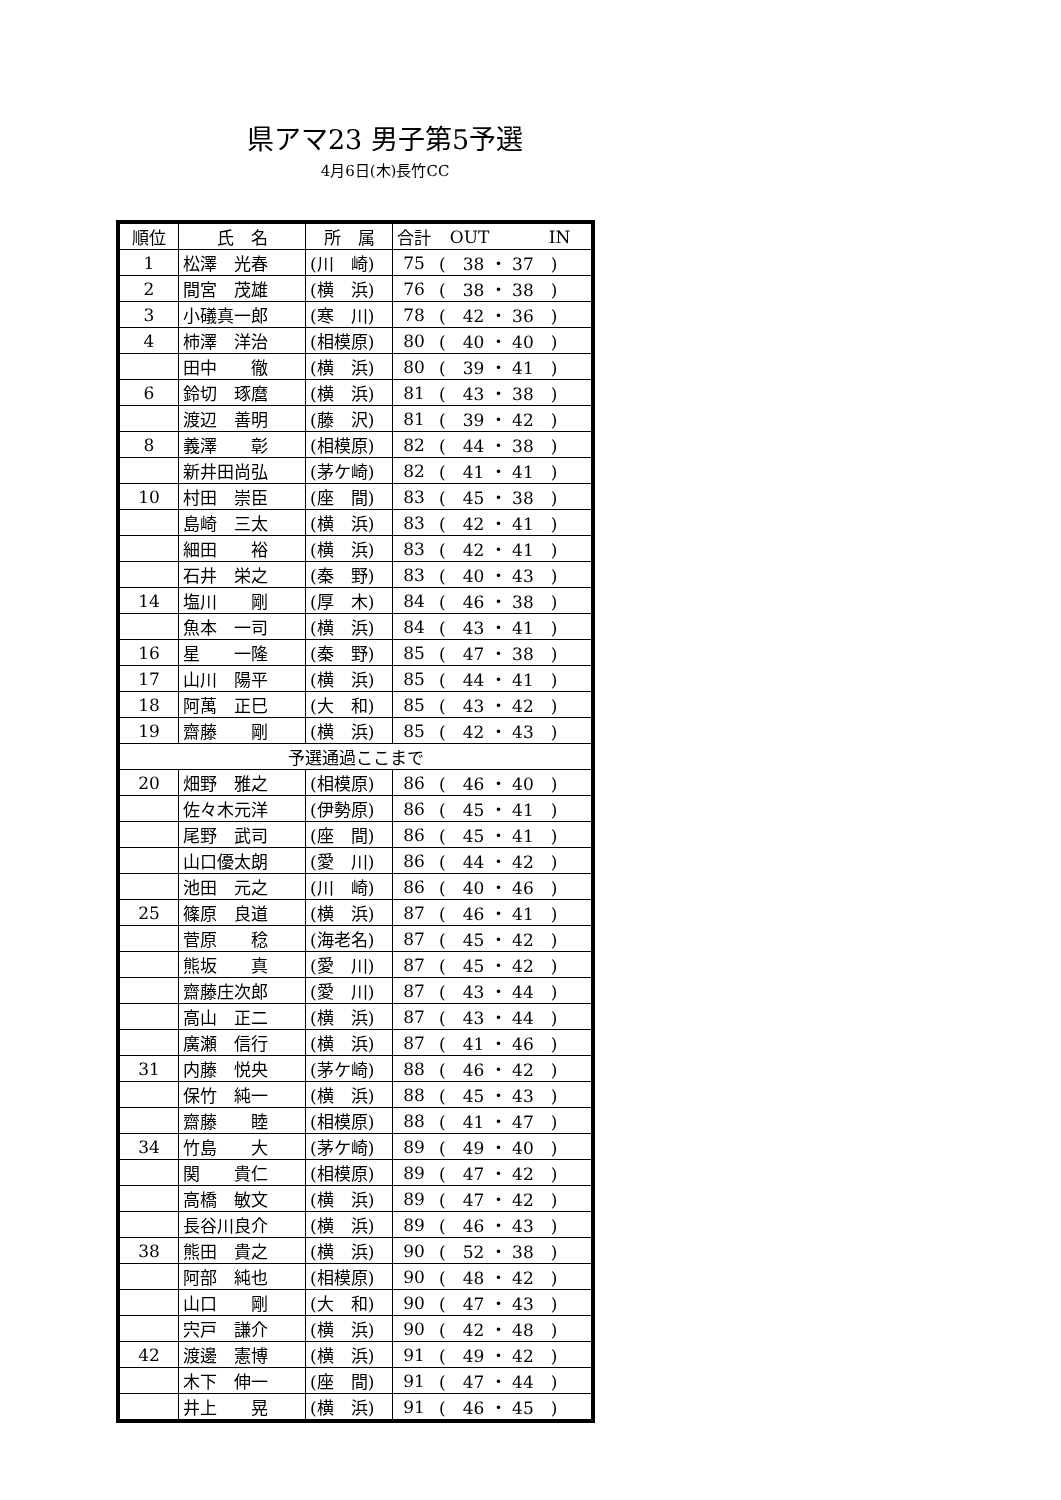県アマ23 男子第5予選
4月6日(木)長竹CC
| 順位 | 氏 名 | 所 属 | 合計 | OUT IN |
| 1 | 松澤 光春 | (川 崎) | 75 | ( 38 ・ 37 ) |
| 2 | 間宮 茂雄 | (横 浜) | 76 | ( 38 ・ 38 ) |
| 3 | 小礒真一郎 | (寒 川) | 78 | ( 42 ・ 36 ) |
| 4 | 柿澤 洋治 | (相模原) | 80 | ( 40 ・ 40 ) |
| | 田中 徹 | (横 浜) | 80 | ( 39 ・ 41 ) |
| 6 | 鈴切 琢麿 | (横 浜) | 81 | ( 43 ・ 38 ) |
| | 渡辺 善明 | (藤 沢) | 81 | ( 39 ・ 42 ) |
| 8 | 義澤 彰 | (相模原) | 82 | ( 44 ・ 38 ) |
| | 新井田尚弘 | (茅ケ崎) | 82 | ( 41 ・ 41 ) |
| 10 | 村田 崇臣 | (座 間) | 83 | ( 45 ・ 38 ) |
| | 島崎 三太 | (横 浜) | 83 | ( 42 ・ 41 ) |
| | 細田 裕 | (横 浜) | 83 | ( 42 ・ 41 ) |
| | 石井 栄之 | (秦 野) | 83 | ( 40 ・ 43 ) |
| 14 | 塩川 剛 | (厚 木) | 84 | ( 46 ・ 38 ) |
| | 魚本 一司 | (横 浜) | 84 | ( 43 ・ 41 ) |
| 16 | 星 一隆 | (秦 野) | 85 | ( 47 ・ 38 ) |
| 17 | 山川 陽平 | (横 浜) | 85 | ( 44 ・ 41 ) |
| 18 | 阿萬 正巳 | (大 和) | 85 | ( 43 ・ 42 ) |
| 19 | 齋藤 剛 | (横 浜) | 85 | ( 42 ・ 43 ) |
| 予選通過ここまで | | | | |
| 20 | 畑野 雅之 | (相模原) | 86 | ( 46 ・ 40 ) |
| | 佐々木元洋 | (伊勢原) | 86 | ( 45 ・ 41 ) |
| | 尾野 武司 | (座 間) | 86 | ( 45 ・ 41 ) |
| | 山口優太朗 | (愛 川) | 86 | ( 44 ・ 42 ) |
| | 池田 元之 | (川 崎) | 86 | ( 40 ・ 46 ) |
| 25 | 篠原 良道 | (横 浜) | 87 | ( 46 ・ 41 ) |
| | 菅原 稔 | (海老名) | 87 | ( 45 ・ 42 ) |
| | 熊坂 真 | (愛 川) | 87 | ( 45 ・ 42 ) |
| | 齋藤庄次郎 | (愛 川) | 87 | ( 43 ・ 44 ) |
| | 高山 正二 | (横 浜) | 87 | ( 43 ・ 44 ) |
| | 廣瀬 信行 | (横 浜) | 87 | ( 41 ・ 46 ) |
| 31 | 内藤 悦央 | (茅ケ崎) | 88 | ( 46 ・ 42 ) |
| | 保竹 純一 | (横 浜) | 88 | ( 45 ・ 43 ) |
| | 齋藤 睦 | (相模原) | 88 | ( 41 ・ 47 ) |
| 34 | 竹島 大 | (茅ケ崎) | 89 | ( 49 ・ 40 ) |
| | 関 貴仁 | (相模原) | 89 | ( 47 ・ 42 ) |
| | 高橋 敏文 | (横 浜) | 89 | ( 47 ・ 42 ) |
| | 長谷川良介 | (横 浜) | 89 | ( 46 ・ 43 ) |
| 38 | 熊田 貴之 | (横 浜) | 90 | ( 52 ・ 38 ) |
| | 阿部 純也 | (相模原) | 90 | ( 48 ・ 42 ) |
| | 山口 剛 | (大 和) | 90 | ( 47 ・ 43 ) |
| | 宍戸 謙介 | (横 浜) | 90 | ( 42 ・ 48 ) |
| 42 | 渡邊 憲博 | (横 浜) | 91 | ( 49 ・ 42 ) |
| | 木下 伸一 | (座 間) | 91 | ( 47 ・ 44 ) |
| | 井上 晃 | (横 浜) | 91 | ( 46 ・ 45 ) |